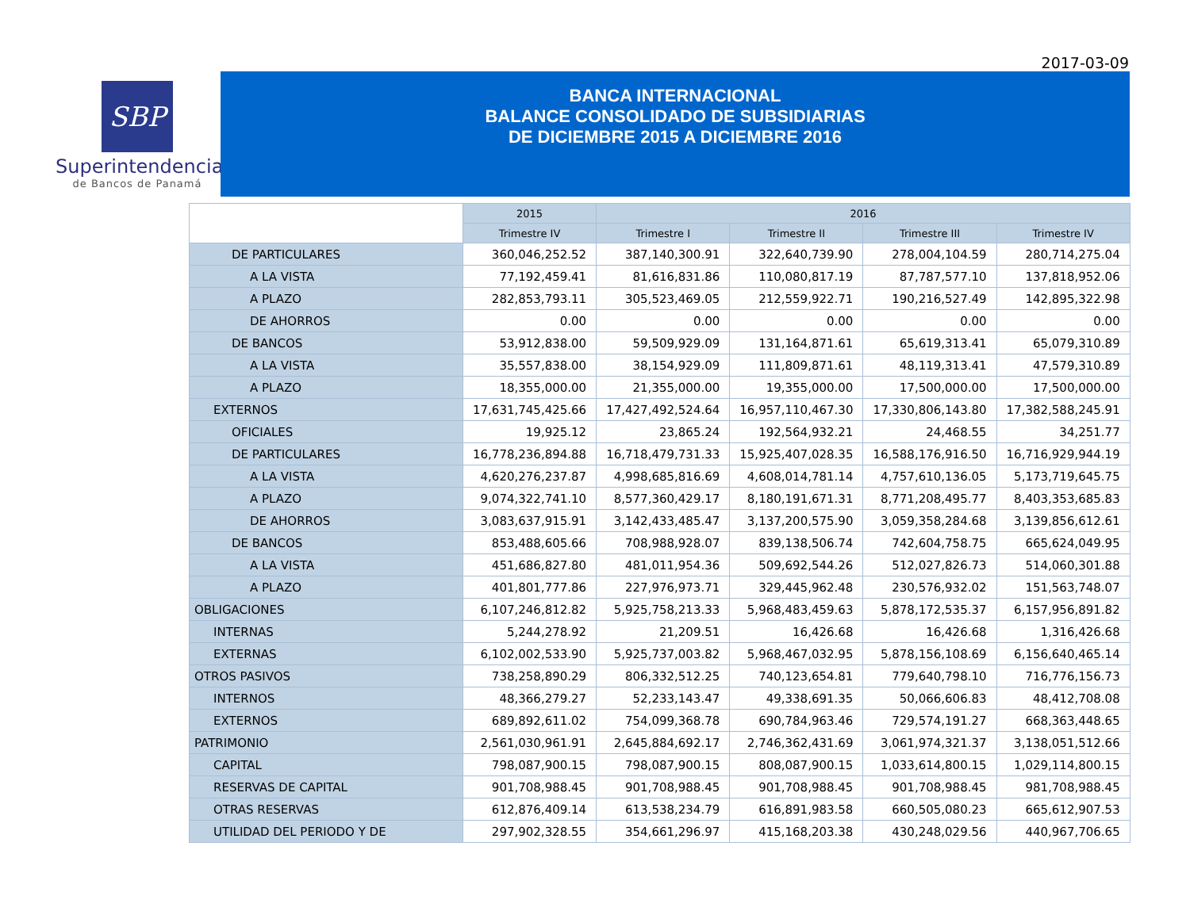2017-03-09
SBP
Superintendencia
de Bancos de Panamá
BANCA INTERNACIONAL
BALANCE CONSOLIDADO DE SUBSIDIARIAS
DE DICIEMBRE 2015 A DICIEMBRE 2016
| | 2015 | 2016 | | | |
| --- | --- | --- | --- | --- | --- |
| | Trimestre IV | Trimestre I | Trimestre II | Trimestre III | Trimestre IV |
| DE PARTICULARES | 360,046,252.52 | 387,140,300.91 | 322,640,739.90 | 278,004,104.59 | 280,714,275.04 |
| A LA VISTA | 77,192,459.41 | 81,616,831.86 | 110,080,817.19 | 87,787,577.10 | 137,818,952.06 |
| A PLAZO | 282,853,793.11 | 305,523,469.05 | 212,559,922.71 | 190,216,527.49 | 142,895,322.98 |
| DE AHORROS | 0.00 | 0.00 | 0.00 | 0.00 | 0.00 |
| DE BANCOS | 53,912,838.00 | 59,509,929.09 | 131,164,871.61 | 65,619,313.41 | 65,079,310.89 |
| A LA VISTA | 35,557,838.00 | 38,154,929.09 | 111,809,871.61 | 48,119,313.41 | 47,579,310.89 |
| A PLAZO | 18,355,000.00 | 21,355,000.00 | 19,355,000.00 | 17,500,000.00 | 17,500,000.00 |
| EXTERNOS | 17,631,745,425.66 | 17,427,492,524.64 | 16,957,110,467.30 | 17,330,806,143.80 | 17,382,588,245.91 |
| OFICIALES | 19,925.12 | 23,865.24 | 192,564,932.21 | 24,468.55 | 34,251.77 |
| DE PARTICULARES | 16,778,236,894.88 | 16,718,479,731.33 | 15,925,407,028.35 | 16,588,176,916.50 | 16,716,929,944.19 |
| A LA VISTA | 4,620,276,237.87 | 4,998,685,816.69 | 4,608,014,781.14 | 4,757,610,136.05 | 5,173,719,645.75 |
| A PLAZO | 9,074,322,741.10 | 8,577,360,429.17 | 8,180,191,671.31 | 8,771,208,495.77 | 8,403,353,685.83 |
| DE AHORROS | 3,083,637,915.91 | 3,142,433,485.47 | 3,137,200,575.90 | 3,059,358,284.68 | 3,139,856,612.61 |
| DE BANCOS | 853,488,605.66 | 708,988,928.07 | 839,138,506.74 | 742,604,758.75 | 665,624,049.95 |
| A LA VISTA | 451,686,827.80 | 481,011,954.36 | 509,692,544.26 | 512,027,826.73 | 514,060,301.88 |
| A PLAZO | 401,801,777.86 | 227,976,973.71 | 329,445,962.48 | 230,576,932.02 | 151,563,748.07 |
| OBLIGACIONES | 6,107,246,812.82 | 5,925,758,213.33 | 5,968,483,459.63 | 5,878,172,535.37 | 6,157,956,891.82 |
| INTERNAS | 5,244,278.92 | 21,209.51 | 16,426.68 | 16,426.68 | 1,316,426.68 |
| EXTERNAS | 6,102,002,533.90 | 5,925,737,003.82 | 5,968,467,032.95 | 5,878,156,108.69 | 6,156,640,465.14 |
| OTROS PASIVOS | 738,258,890.29 | 806,332,512.25 | 740,123,654.81 | 779,640,798.10 | 716,776,156.73 |
| INTERNOS | 48,366,279.27 | 52,233,143.47 | 49,338,691.35 | 50,066,606.83 | 48,412,708.08 |
| EXTERNOS | 689,892,611.02 | 754,099,368.78 | 690,784,963.46 | 729,574,191.27 | 668,363,448.65 |
| PATRIMONIO | 2,561,030,961.91 | 2,645,884,692.17 | 2,746,362,431.69 | 3,061,974,321.37 | 3,138,051,512.66 |
| CAPITAL | 798,087,900.15 | 798,087,900.15 | 808,087,900.15 | 1,033,614,800.15 | 1,029,114,800.15 |
| RESERVAS DE CAPITAL | 901,708,988.45 | 901,708,988.45 | 901,708,988.45 | 901,708,988.45 | 981,708,988.45 |
| OTRAS RESERVAS | 612,876,409.14 | 613,538,234.79 | 616,891,983.58 | 660,505,080.23 | 665,612,907.53 |
| UTILIDAD DEL PERIODO Y DE | 297,902,328.55 | 354,661,296.97 | 415,168,203.38 | 430,248,029.56 | 440,967,706.65 |